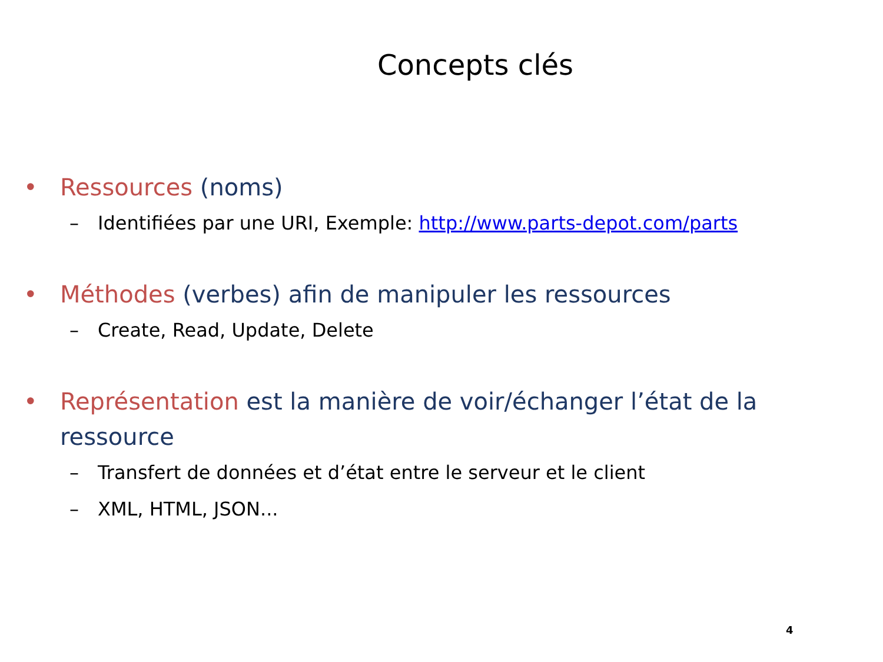Concepts clés
• Ressources (noms)
– Identifiées par une URI, Exemple: http://www.parts-depot.com/parts
• Méthodes (verbes) afin de manipuler les ressources
– Create, Read, Update, Delete
• Représentation est la manière de voir/échanger l’état de la ressource
– Transfert de données et d’état entre le serveur et le client
– XML, HTML, JSON...
4